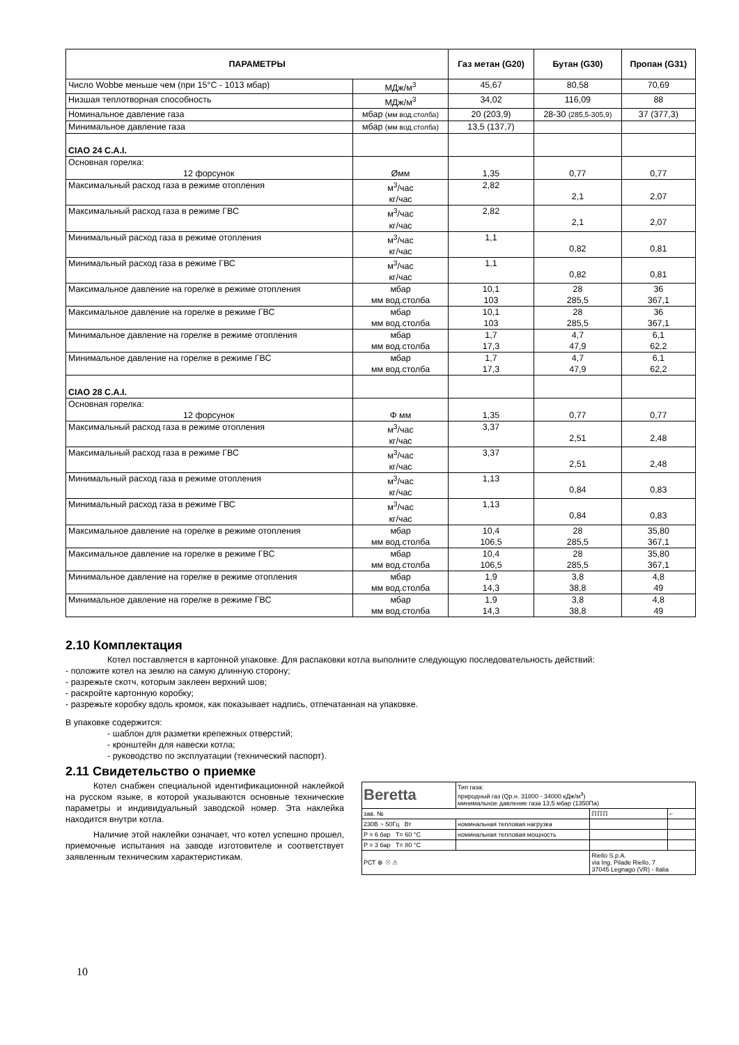| ПАРАМЕТРЫ | | Газ метан (G20) | Бутан (G30) | Пропан (G31) |
| --- | --- | --- | --- | --- |
| Число Wobbe меньше чем (при 15°C - 1013 мбар) | МДж/м<sup>3</sup> | 45,67 | 80,58 | 70,69 |
| Низшая теплотворная способность | МДж/м<sup>3</sup> | 34,02 | 116,09 | 88 |
| Номинальное давление газа | мбар (мм вод.столба) | 20 (203,9) | 28-30 (285,5-305,9) | 37 (377,3) |
| Минимальное давление газа | мбар (мм вод.столба) | 13,5 (137,7) | | |
| CIAO 24 C.A.I. | | | | |
| Основная горелка: 12 форсунок | Øмм | 1,35 | 0,77 | 0,77 |
| Максимальный расход газа в режиме отопления | м<sup>3</sup>/час кг/час | 2,82 | 2,1 | 2,07 |
| Максимальный расход газа в режиме ГВС | м<sup>3</sup>/час кг/час | 2,82 | 2,1 | 2,07 |
| Минимальный расход газа в режиме отопления | м<sup>3</sup>/час кг/час | 1,1 | 0,82 | 0,81 |
| Минимальный расход газа в режиме ГВС | м<sup>3</sup>/час кг/час | 1,1 | 0,82 | 0,81 |
| Максимальное давление на горелке в режиме отопления | мбар мм вод.столба | 10,1 103 | 28 285,5 | 36 367,1 |
| Максимальное давление на горелке в режиме ГВС | мбар мм вод.столба | 10,1 103 | 28 285,5 | 36 367,1 |
| Минимальное давление на горелке в режиме отопления | мбар мм вод.столба | 1,7 17,3 | 4,7 47,9 | 6,1 62,2 |
| Минимальное давление на горелке в режиме ГВС | мбар мм вод.столба | 1,7 17,3 | 4,7 47,9 | 6,1 62,2 |
| CIAO 28 C.A.I. | | | | |
| Основная горелка: 12 форсунок | Φ мм | 1,35 | 0,77 | 0,77 |
| Максимальный расход газа в режиме отопления | м<sup>3</sup>/час кг/час | 3,37 | 2,51 | 2,48 |
| Максимальный расход газа в режиме ГВС | м<sup>3</sup>/час кг/час | 3,37 | 2,51 | 2,48 |
| Минимальный расход газа в режиме отопления | м<sup>3</sup>/час кг/час | 1,13 | 0,84 | 0,83 |
| Минимальный расход газа в режиме ГВС | м<sup>3</sup>/час кг/час | 1,13 | 0,84 | 0,83 |
| Максимальное давление на горелке в режиме отопления | мбар мм вод.столба | 10,4 106,5 | 28 285,5 | 35,80 367,1 |
| Максимальное давление на горелке в режиме ГВС | мбар мм вод.столба | 10,4 106,5 | 28 285,5 | 35,80 367,1 |
| Минимальное давление на горелке в режиме отопления | мбар мм вод.столба | 1,9 14,3 | 3,8 38,8 | 4,8 49 |
| Минимальное давление на горелке в режиме ГВС | мбар мм вод.столба | 1,9 14,3 | 3,8 38,8 | 4,8 49 |
2.10 Комплектация
Котел поставляется в картонной упаковке. Для распаковки котла выполните следующую последовательность действий:
- положите котел на землю на самую длинную сторону;
- разрежьте скотч, которым заклеен верхний шов;
- раскройте картонную коробку;
- разрежьте коробку вдоль кромок, как показывает надпись, отпечатанная на упаковке.
В упаковке содержится:
- шаблон для разметки крепежных отверстий;
- кронштейн для навески котла;
- руководство по эксплуатации (технический паспорт).
2.11 Свидетельство о приемке
| Beretta | Тип газа: природный газ (Qр.н. 31800 - 34000 кДж/м<sup>3</sup>) минимальное давление газа 13,5 мбар (1350Па) | | |
| зав. № | | ℿℿℿ | ⌐ |
| 230В ~ 50Гц Вт | номинальная тепловая нагрузка | | |
| P = 6 бар T= 60 °C | номинальная тепловая мощность | | |
| P = 3 бар T= 80 °C | | | |
| РСТ ⊕ ☉ ⚠ | | Riello S.p.A. via Ing. Pilade Riello, 7 37045 Legnago (VR) - Italia | |
Котел снабжен специальной идентификационной наклейкой на русском языке, в которой указываются основные технические параметры и индивидуальный заводской номер. Эта наклейка находится внутри котла.
Наличие этой наклейки означает, что котел успешно прошел, приемочные испытания на заводе изготовителе и соответствует заявленным техническим характеристикам.
10